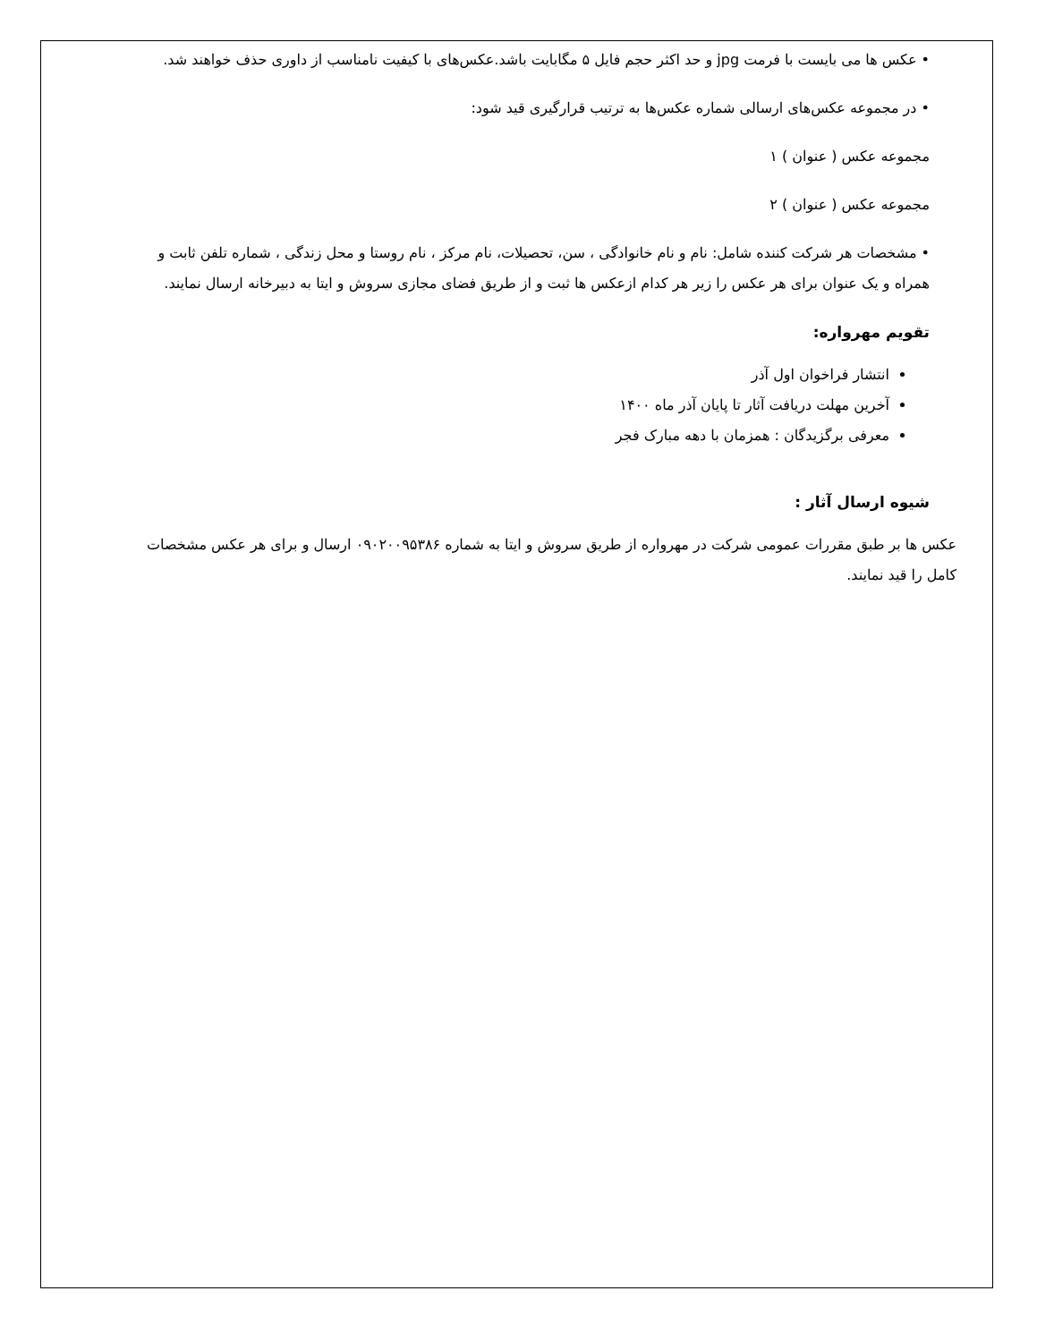• عکس ها می بایست با فرمت jpg و حد اکثر حجم فایل ۵ مگابایت باشد.عکس‌های با کیفیت نامناسب از داوری حذف خواهند شد.
• در مجموعه عکس‌های ارسالی شماره عکس‌ها به ترتیب قرارگیری قید شود:
مجموعه عکس ( عنوان ) ۱
مجموعه عکس ( عنوان ) ۲
• مشخصات هر شرکت کننده شامل: نام و نام خانوادگی ، سن، تحصیلات، نام مرکز ، نام روستا و محل زندگی ، شماره تلفن ثابت و همراه و یک عنوان برای هر عکس را زیر هر کدام ازعکس ها ثبت و از طریق فضای مجازی سروش و ایتا به دبیرخانه ارسال نمایند.
تقویم مهرواره:
انتشار فراخوان اول آذر
آخرین مهلت دریافت آثار تا پایان آذر ماه ۱۴۰۰
معرفی برگزیدگان : همزمان با دهه مبارک فجر
شیوه ارسال آثار :
عکس ها بر طبق مقررات عمومی شرکت در مهرواره از طریق سروش و ایتا به شماره ۰۹۰۲۰۰۹۵۳۸۶ ارسال و برای هر عکس مشخصات کامل را قید نمایند.